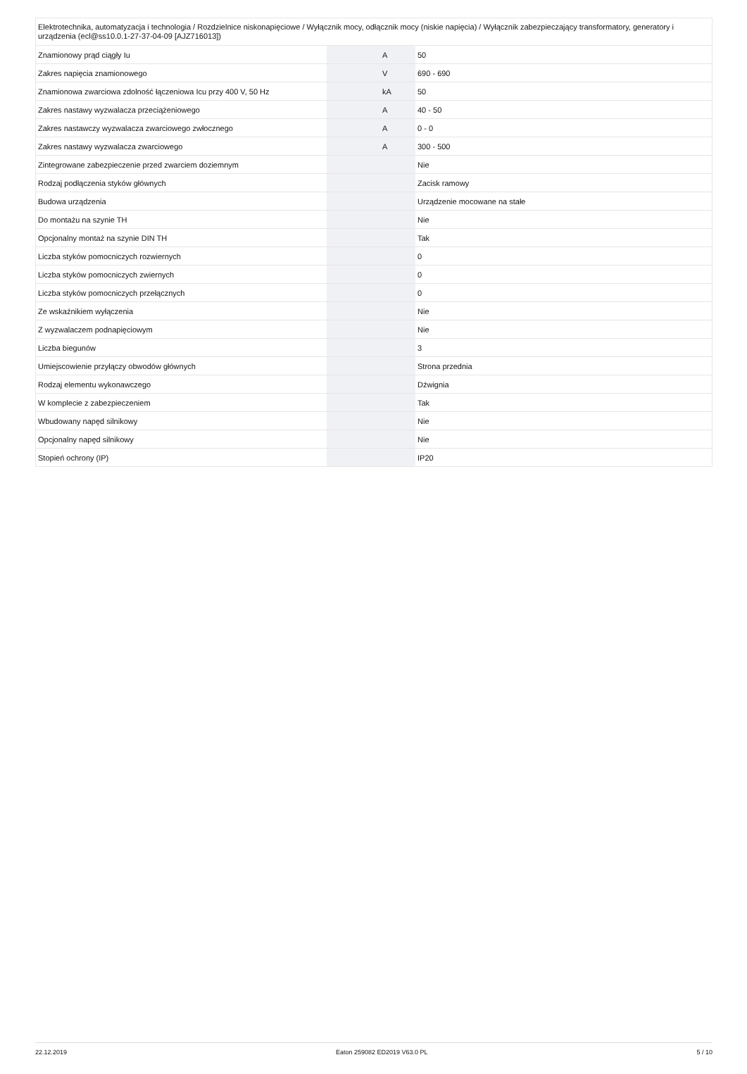| Elektrotechnika, automatyzacja i technologia / Rozdzielnice niskonapięciowe / Wyłącznik mocy, odłącznik mocy (niskie napięcia) / Wyłącznik zabezpieczający transformatory, generatory i urządzenia (ecl@ss10.0.1-27-37-04-09 [AJZ716013]) | | | |
| Znamionowy prąd ciągły Iu | | A | 50 |
| Zakres napięcia znamionowego | | V | 690 - 690 |
| Znamionowa zwarciowa zdolność łączeniowa Icu przy 400 V, 50 Hz | | kA | 50 |
| Zakres nastawy wyzwalacza przeciążeniowego | | A | 40 - 50 |
| Zakres nastawczy wyzwalacza zwarciowego zwłocznego | | A | 0 - 0 |
| Zakres nastawy wyzwalacza zwarciowego | | A | 300 - 500 |
| Zintegrowane zabezpieczenie przed zwarciem doziemnym | | | Nie |
| Rodzaj podłączenia styków głównych | | | Zacisk ramowy |
| Budowa urządzenia | | | Urządzenie mocowane na stałe |
| Do montażu na szynie TH | | | Nie |
| Opcjonalny montaż na szynie DIN TH | | | Tak |
| Liczba styków pomocniczych rozwiernych | | | 0 |
| Liczba styków pomocniczych zwiernych | | | 0 |
| Liczba styków pomocniczych przełącznych | | | 0 |
| Ze wskaźnikiem wyłączenia | | | Nie |
| Z wyzwalaczem podnapięciowym | | | Nie |
| Liczba biegunów | | | 3 |
| Umiejscowienie przyłączy obwodów głównych | | | Strona przednia |
| Rodzaj elementu wykonawczego | | | Dźwignia |
| W komplecie z zabezpieczeniem | | | Tak |
| Wbudowany napęd silnikowy | | | Nie |
| Opcjonalny napęd silnikowy | | | Nie |
| Stopień ochrony (IP) | | | IP20 |
22.12.2019 Eaton 259082 ED2019 V63.0 PL 5 / 10